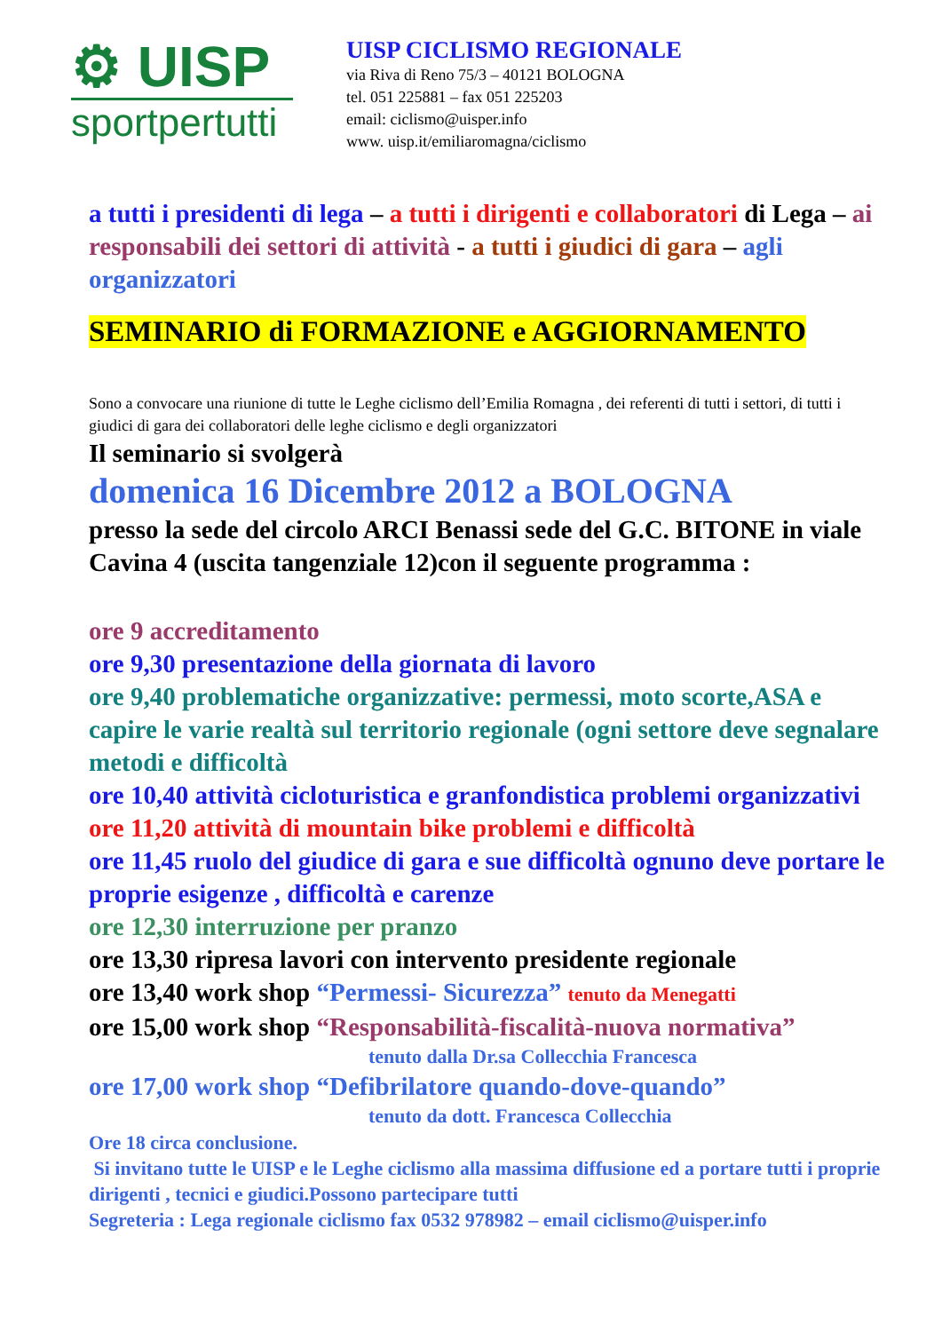⚙ UISP
sportpertutti
UISP CICLISMO REGIONALE
via Riva di Reno 75/3 – 40121 BOLOGNA
tel. 051 225881 – fax 051 225203
email: ciclismo@uisper.info
www. uisp.it/emiliaromagna/ciclismo
a tutti i presidenti di lega – a tutti i dirigenti e collaboratori di Lega – ai responsabili dei settori di attività - a tutti i giudici di gara – agli organizzatori
SEMINARIO di FORMAZIONE e AGGIORNAMENTO
Sono a convocare una riunione di tutte le Leghe ciclismo dell’Emilia Romagna , dei referenti di tutti i settori, di tutti i giudici di gara dei collaboratori delle leghe ciclismo e degli organizzatori
Il seminario si svolgerà
domenica 16 Dicembre 2012 a BOLOGNA
presso la sede del circolo ARCI Benassi sede del G.C. BITONE in viale Cavina 4 (uscita tangenziale 12)con il seguente programma :
ore 9 accreditamento
ore 9,30 presentazione della giornata di lavoro
ore 9,40 problematiche organizzative: permessi, moto scorte,ASA e capire le varie realtà sul territorio regionale (ogni settore deve segnalare metodi e difficoltà
ore 10,40 attività cicloturistica e granfondistica problemi organizzativi
ore 11,20 attività di mountain bike problemi e difficoltà
ore 11,45 ruolo del giudice di gara e sue difficoltà ognuno deve portare le proprie esigenze , difficoltà e carenze
ore 12,30 interruzione per pranzo
ore 13,30 ripresa lavori con intervento presidente regionale
ore 13,40 work shop “Permessi- Sicurezza” tenuto da Menegatti
ore 15,00 work shop “Responsabilità-fiscalità-nuova normativa”
tenuto dalla Dr.sa Collecchia Francesca
ore 17,00 work shop “Defibrilatore quando-dove-quando”
tenuto da dott. Francesca Collecchia
Ore 18 circa conclusione.
Si invitano tutte le UISP e le Leghe ciclismo alla massima diffusione ed a portare tutti i proprie dirigenti , tecnici e giudici.Possono partecipare tutti
Segreteria : Lega regionale ciclismo fax 0532 978982 – email ciclismo@uisper.info